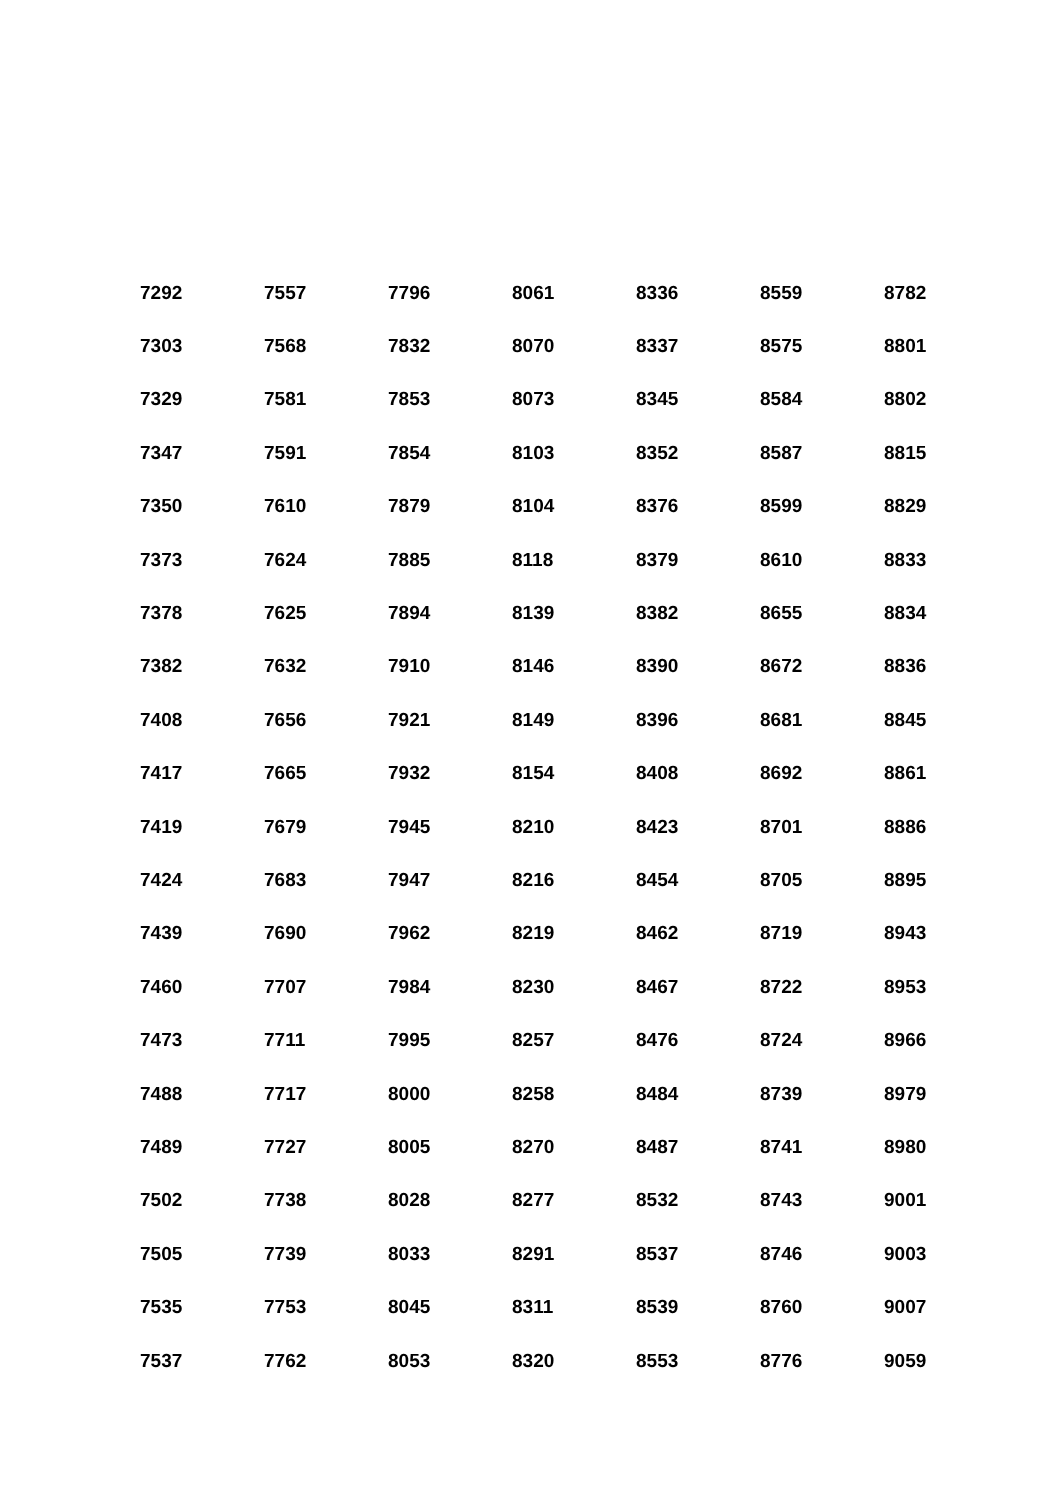| 7292 | 7557 | 7796 | 8061 | 8336 | 8559 | 8782 |
| 7303 | 7568 | 7832 | 8070 | 8337 | 8575 | 8801 |
| 7329 | 7581 | 7853 | 8073 | 8345 | 8584 | 8802 |
| 7347 | 7591 | 7854 | 8103 | 8352 | 8587 | 8815 |
| 7350 | 7610 | 7879 | 8104 | 8376 | 8599 | 8829 |
| 7373 | 7624 | 7885 | 8118 | 8379 | 8610 | 8833 |
| 7378 | 7625 | 7894 | 8139 | 8382 | 8655 | 8834 |
| 7382 | 7632 | 7910 | 8146 | 8390 | 8672 | 8836 |
| 7408 | 7656 | 7921 | 8149 | 8396 | 8681 | 8845 |
| 7417 | 7665 | 7932 | 8154 | 8408 | 8692 | 8861 |
| 7419 | 7679 | 7945 | 8210 | 8423 | 8701 | 8886 |
| 7424 | 7683 | 7947 | 8216 | 8454 | 8705 | 8895 |
| 7439 | 7690 | 7962 | 8219 | 8462 | 8719 | 8943 |
| 7460 | 7707 | 7984 | 8230 | 8467 | 8722 | 8953 |
| 7473 | 7711 | 7995 | 8257 | 8476 | 8724 | 8966 |
| 7488 | 7717 | 8000 | 8258 | 8484 | 8739 | 8979 |
| 7489 | 7727 | 8005 | 8270 | 8487 | 8741 | 8980 |
| 7502 | 7738 | 8028 | 8277 | 8532 | 8743 | 9001 |
| 7505 | 7739 | 8033 | 8291 | 8537 | 8746 | 9003 |
| 7535 | 7753 | 8045 | 8311 | 8539 | 8760 | 9007 |
| 7537 | 7762 | 8053 | 8320 | 8553 | 8776 | 9059 |